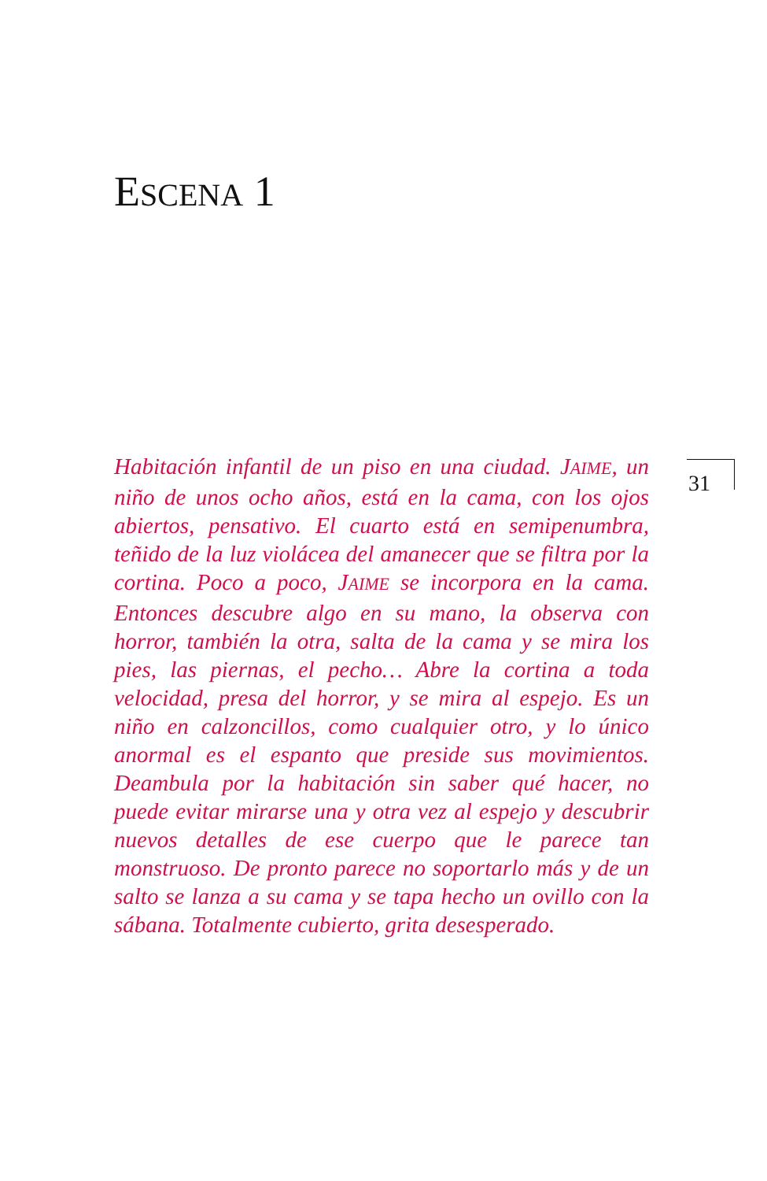ESCENA 1
Habitación infantil de un piso en una ciudad. JAIME, un niño de unos ocho años, está en la cama, con los ojos abiertos, pensativo. El cuarto está en semipenumbra, teñido de la luz violácea del amanecer que se filtra por la cortina. Poco a poco, JAIME se incorpora en la cama. Entonces descubre algo en su mano, la observa con horror, también la otra, salta de la cama y se mira los pies, las piernas, el pecho… Abre la cortina a toda velocidad, presa del horror, y se mira al espejo. Es un niño en calzoncillos, como cualquier otro, y lo único anormal es el espanto que preside sus movimientos. Deambula por la habitación sin saber qué hacer, no puede evitar mirarse una y otra vez al espejo y descubrir nuevos detalles de ese cuerpo que le parece tan monstruoso. De pronto parece no soportarlo más y de un salto se lanza a su cama y se tapa hecho un ovillo con la sábana. Totalmente cubierto, grita desesperado.
31